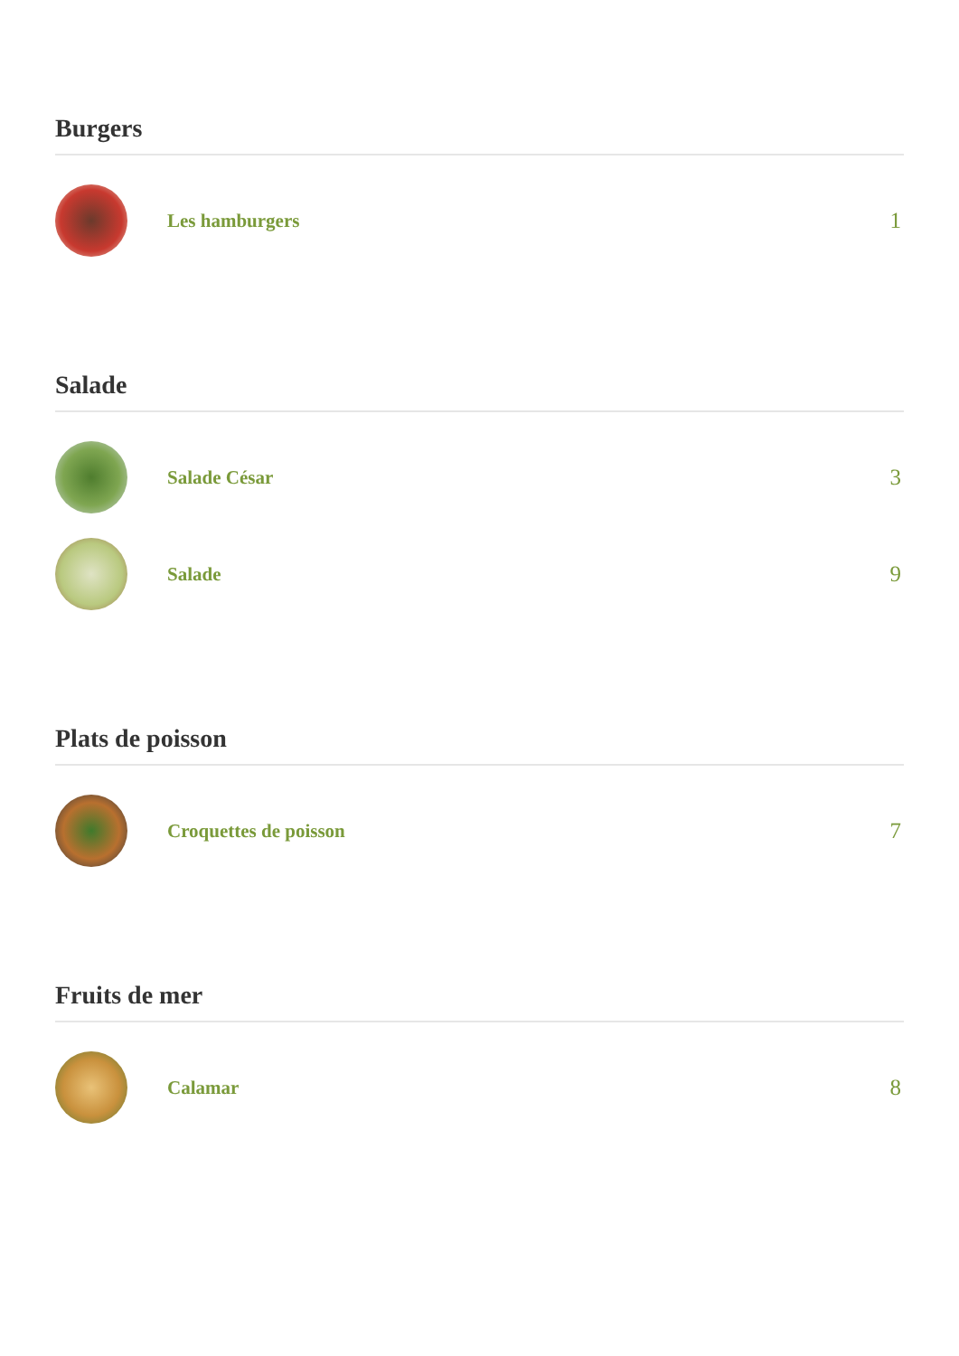Burgers
Les hamburgers
1
Salade
Salade César
3
Salade
9
Plats de poisson
Croquettes de poisson
7
Fruits de mer
Calamar
8